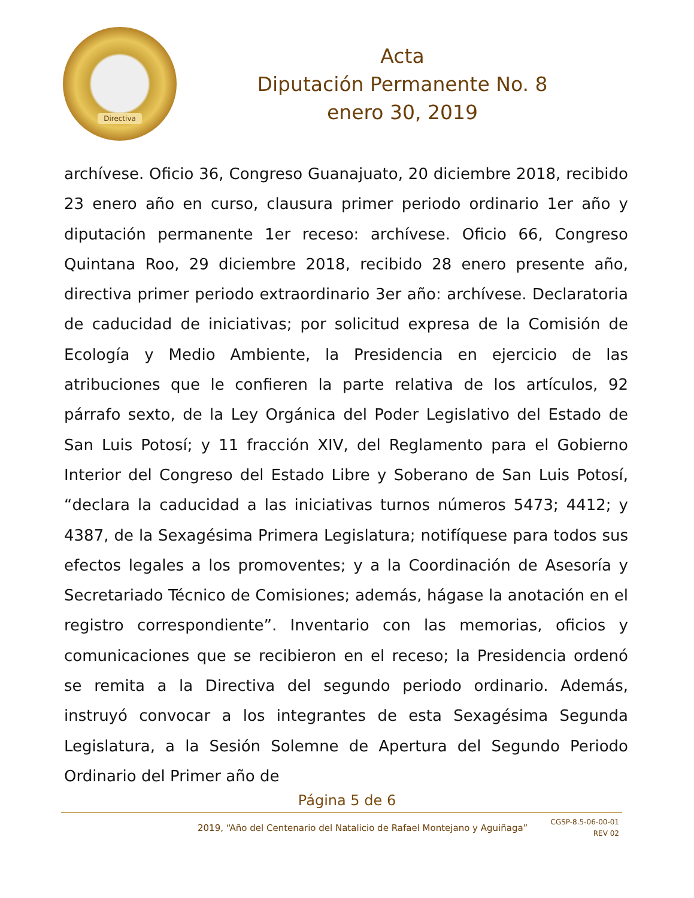Directiva
Acta
Diputación Permanente No. 8
enero 30, 2019
archívese. Oficio 36, Congreso Guanajuato, 20 diciembre 2018, recibido 23 enero año en curso, clausura primer periodo ordinario 1er año y diputación permanente 1er receso: archívese. Oficio 66, Congreso Quintana Roo, 29 diciembre 2018, recibido 28 enero presente año, directiva primer periodo extraordinario 3er año: archívese. Declaratoria de caducidad de iniciativas; por solicitud expresa de la Comisión de Ecología y Medio Ambiente, la Presidencia en ejercicio de las atribuciones que le confieren la parte relativa de los artículos, 92 párrafo sexto, de la Ley Orgánica del Poder Legislativo del Estado de San Luis Potosí; y 11 fracción XIV, del Reglamento para el Gobierno Interior del Congreso del Estado Libre y Soberano de San Luis Potosí, “declara la caducidad a las iniciativas turnos números 5473; 4412; y 4387, de la Sexagésima Primera Legislatura; notifíquese para todos sus efectos legales a los promoventes; y a la Coordinación de Asesoría y Secretariado Técnico de Comisiones; además, hágase la anotación en el registro correspondiente”. Inventario con las memorias, oficios y comunicaciones que se recibieron en el receso; la Presidencia ordenó se remita a la Directiva del segundo periodo ordinario. Además, instruyó convocar a los integrantes de esta Sexagésima Segunda Legislatura, a la Sesión Solemne de Apertura del Segundo Periodo Ordinario del Primer año de
Página 5 de 6
2019, “Año del Centenario del Natalicio de Rafael Montejano y Aguiñaga”
CGSP-8.5-06-00-01
REV 02